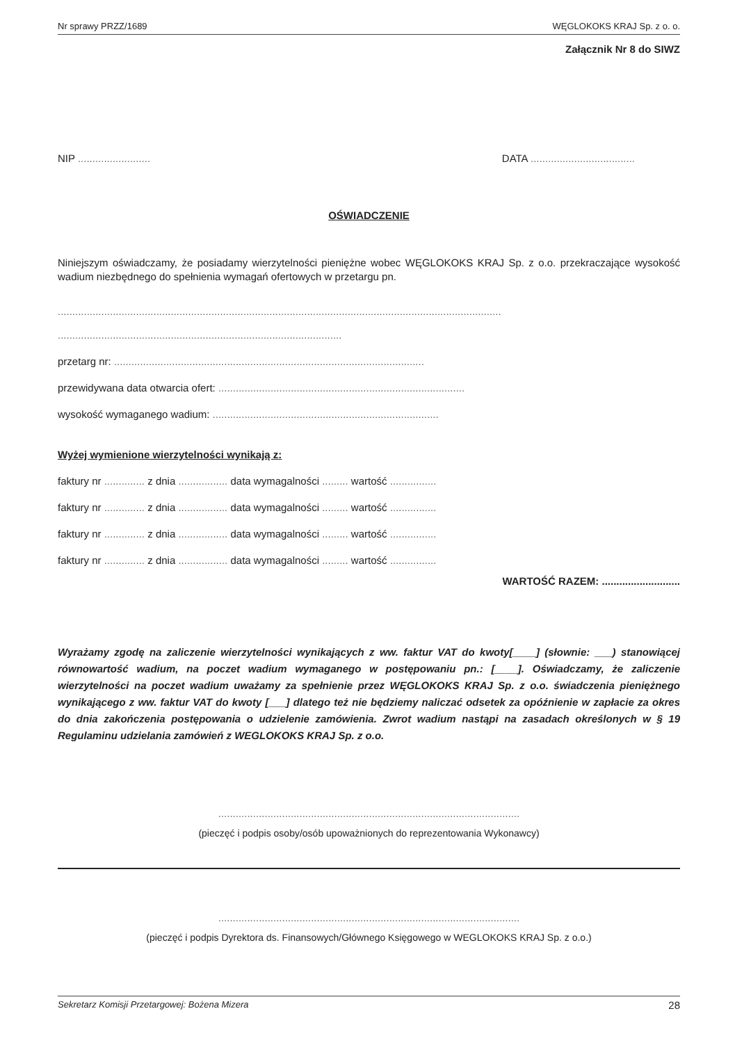Nr sprawy PRZZ/1689 WĘGLOKOKS KRAJ Sp. z o. o.
Załącznik Nr 8 do SIWZ
NIP ......................... DATA ....................................
OŚWIADCZENIE
Niniejszym oświadczamy, że posiadamy wierzytelności pieniężne wobec WĘGLOKOKS KRAJ Sp. z o.o. przekraczające wysokość wadium niezbędnego do spełnienia wymagań ofertowych w przetargu pn.
.........................................................................................................................................................
..................................................................................................
przetarg nr: ...........................................................................................................
przewidywana data otwarcia ofert: .....................................................................................
wysokość wymaganego wadium: ..............................................................................
Wyżej wymienione wierzytelności wynikają z:
faktury nr .............. z dnia ................. data wymagalności ......... wartość ................
faktury nr .............. z dnia ................. data wymagalności ......... wartość ................
faktury nr .............. z dnia ................. data wymagalności ......... wartość ................
faktury nr .............. z dnia ................. data wymagalności ......... wartość ................
WARTOŚĆ RAZEM: ...........................
Wyrażamy zgodę na zaliczenie wierzytelności wynikających z ww. faktur VAT do kwoty[____] (słownie: ___) stanowiącej równowartość wadium, na poczet wadium wymaganego w postępowaniu pn.: [____]. Oświadczamy, że zaliczenie wierzytelności na poczet wadium uważamy za spełnienie przez WĘGLOKOKS KRAJ Sp. z o.o. świadczenia pieniężnego wynikającego z ww. faktur VAT do kwoty [___] dlatego też nie będziemy naliczać odsetek za opóźnienie w zapłacie za okres do dnia zakończenia postępowania o udzielenie zamówienia. Zwrot wadium nastąpi na zasadach określonych w § 19 Regulaminu udzielania zamówień z WEGLOKOKS KRAJ Sp. z o.o.
........................................................................................................
(pieczęć i podpis osoby/osób upoważnionych do reprezentowania Wykonawcy)
........................................................................................................
(pieczęć i podpis Dyrektora ds. Finansowych/Głównego Księgowego w WEGLOKOKS KRAJ Sp. z o.o.)
Sekretarz Komisji Przetargowej: Bożena Mizera 28